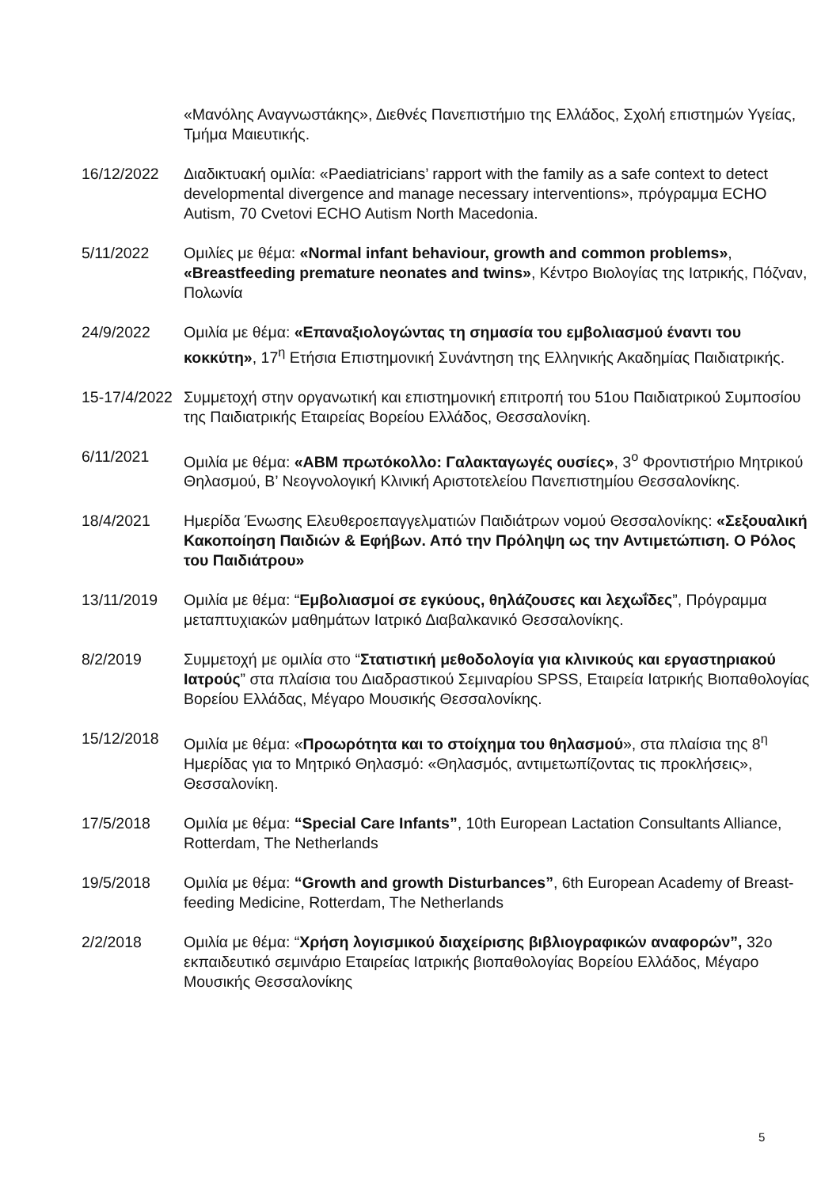«Μανόλης Αναγνωστάκης», Διεθνές Πανεπιστήμιο της Ελλάδος, Σχολή επιστημών Υγείας, Τμήμα Μαιευτικής.
16/12/2022 Διαδικτυακή ομιλία: «Paediatricians’ rapport with the family as a safe context to detect developmental divergence and manage necessary interventions», πρόγραμμα ECHO Autism, 70 Cvetovi ECHO Autism North Macedonia.
5/11/2022 Ομιλίες με θέμα: «Normal infant behaviour, growth and common problems», «Breastfeeding premature neonates and twins», Κέντρο Βιολογίας της Ιατρικής, Πόζναν, Πολωνία
24/9/2022 Ομιλία με θέμα: «Επαναξιολογώντας τη σημασία του εμβολιασμού έναντι του κοκκύτη», 17<sup>η</sup> Ετήσια Επιστημονική Συνάντηση της Ελληνικής Ακαδημίας Παιδιατρικής.
15-17/4/2022
Συμμετοχή στην οργανωτική και επιστημονική επιτροπή του 51ου Παιδιατρικού Συμποσίου της Παιδιατρικής Εταιρείας Βορείου Ελλάδος, Θεσσαλονίκη.
6/11/2021 Ομιλία με θέμα: «ABM πρωτόκολλο: Γαλακταγωγές ουσίες», 3<sup>ο</sup> Φροντιστήριο Μητρικού Θηλασμού, Β’ Νεογνολογική Κλινική Αριστοτελείου Πανεπιστημίου Θεσσαλονίκης.
18/4/2021 Ημερίδα Ένωσης Ελευθεροεπαγγελματιών Παιδιάτρων νομού Θεσσαλονίκης: «Σεξουαλική Κακοποίηση Παιδιών & Εφήβων. Από την Πρόληψη ως την Αντιμετώπιση. Ο Ρόλος του Παιδιάτρου»
13/11/2019 Ομιλία με θέμα: “Εμβολιασμοί σε εγκύους, θηλάζουσες και λεχωΐδες”, Πρόγραμμα μεταπτυχιακών μαθημάτων Ιατρικό Διαβαλκανικό Θεσσαλονίκης.
8/2/2019 Συμμετοχή με ομιλία στο “Στατιστική μεθοδολογία για κλινικούς και εργαστηριακού Ιατρούς” στα πλαίσια του Διαδραστικού Σεμιναρίου SPSS, Εταιρεία Ιατρικής Βιοπαθολογίας Βορείου Ελλάδας, Μέγαρο Μουσικής Θεσσαλονίκης.
15/12/2018 Ομιλία με θέμα: «Προωρότητα και το στοίχημα του θηλασμού», στα πλαίσια της 8<sup>η</sup> Ημερίδας για το Μητρικό Θηλασμό: «Θηλασμός, αντιμετωπίζοντας τις προκλήσεις», Θεσσαλονίκη.
17/5/2018 Ομιλία με θέμα: “Special Care Infants”, 10th European Lactation Consultants Alliance, Rotterdam, The Netherlands
19/5/2018 Ομιλία με θέμα: “Growth and growth Disturbances”, 6th European Academy of Breast-feeding Medicine, Rotterdam, The Netherlands
2/2/2018 Ομιλία με θέμα: “Χρήση λογισμικού διαχείρισης βιβλιογραφικών αναφορών”, 32ο εκπαιδευτικό σεμινάριο Εταιρείας Ιατρικής βιοπαθολογίας Βορείου Ελλάδος, Μέγαρο Μουσικής Θεσσαλονίκης
5